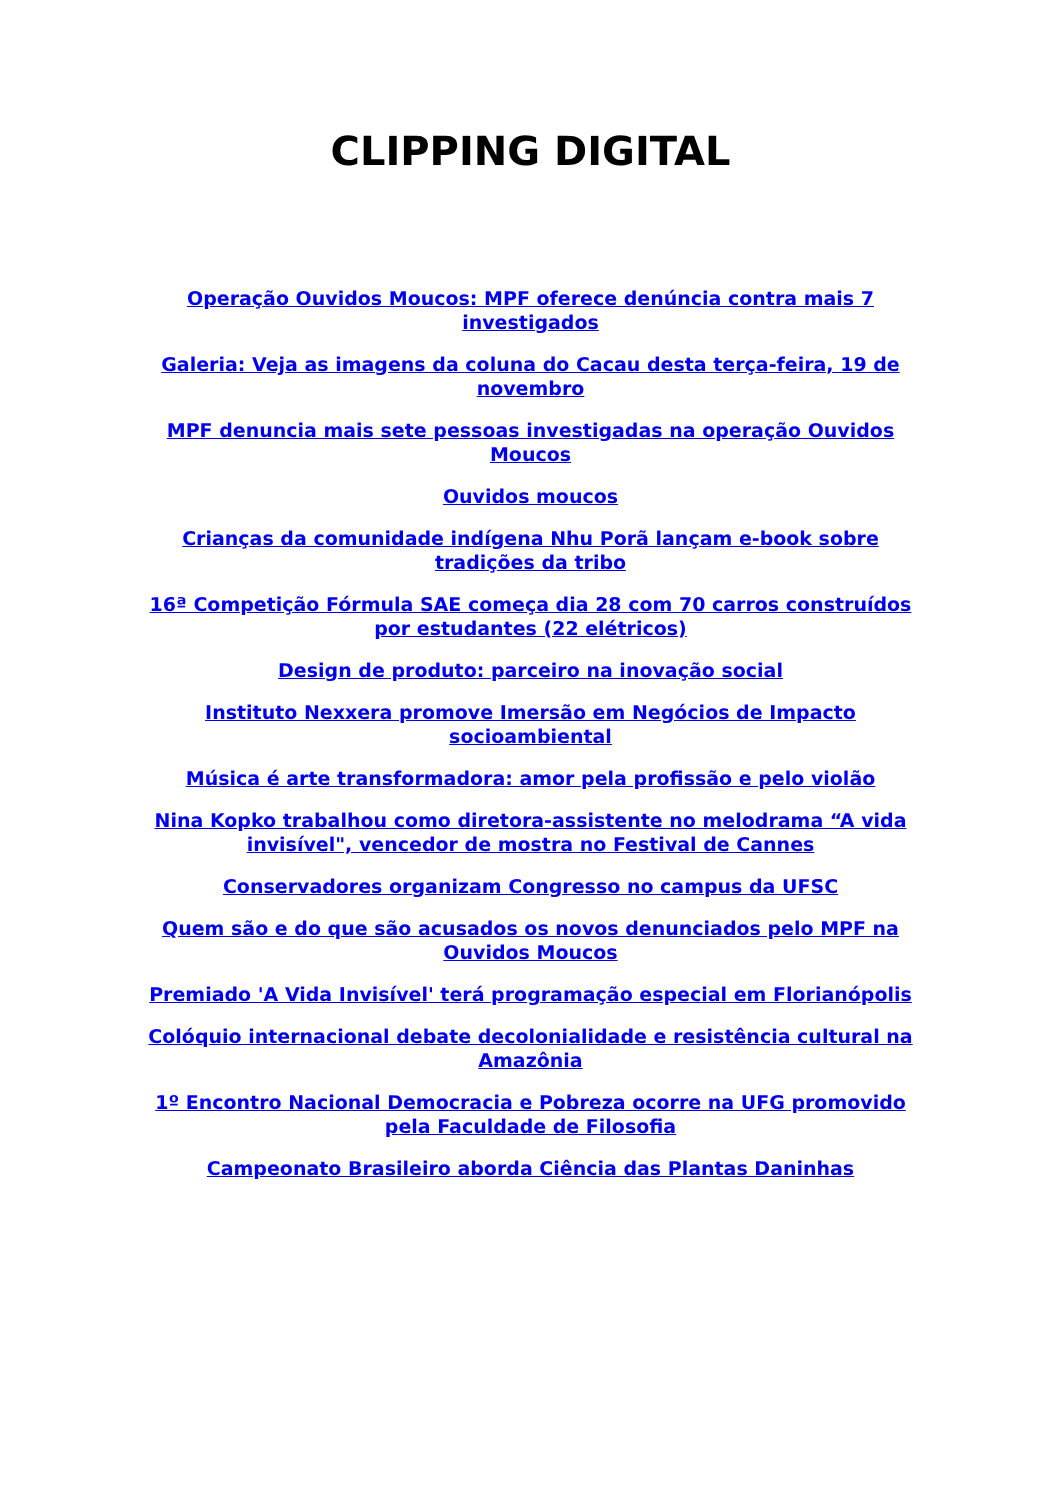CLIPPING DIGITAL
Operação Ouvidos Moucos: MPF oferece denúncia contra mais 7 investigados
Galeria: Veja as imagens da coluna do Cacau desta terça-feira, 19 de novembro
MPF denuncia mais sete pessoas investigadas na operação Ouvidos Moucos
Ouvidos moucos
Crianças da comunidade indígena Nhu Porã lançam e-book sobre tradições da tribo
16ª Competição Fórmula SAE começa dia 28 com 70 carros construídos por estudantes (22 elétricos)
Design de produto: parceiro na inovação social
Instituto Nexxera promove Imersão em Negócios de Impacto socioambiental
Música é arte transformadora: amor pela profissão e pelo violão
Nina Kopko trabalhou como diretora-assistente no melodrama “A vida invisível", vencedor de mostra no Festival de Cannes
Conservadores organizam Congresso no campus da UFSC
Quem são e do que são acusados os novos denunciados pelo MPF na Ouvidos Moucos
Premiado 'A Vida Invisível' terá programação especial em Florianópolis
Colóquio internacional debate decolonialidade e resistência cultural na Amazônia
1º Encontro Nacional Democracia e Pobreza ocorre na UFG promovido pela Faculdade de Filosofia
Campeonato Brasileiro aborda Ciência das Plantas Daninhas